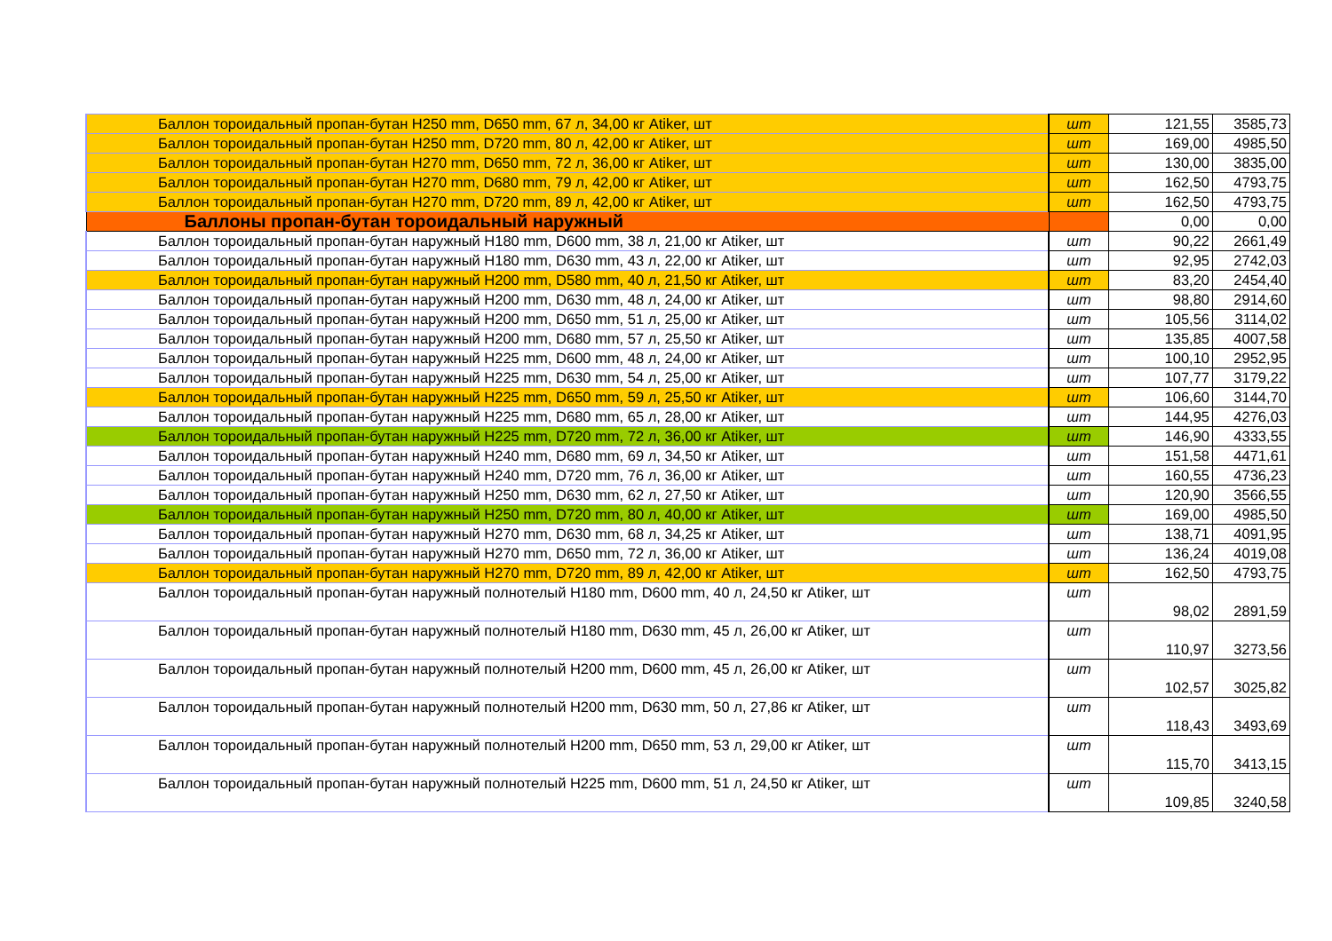| Баллон тороидальный пропан-бутан H250 mm, D650 mm, 67 л, 34,00 кг Atiker, шт | шт | 121,55 | 3585,73 |
| Баллон тороидальный пропан-бутан H250 mm, D720 mm, 80 л, 42,00 кг Atiker, шт | шт | 169,00 | 4985,50 |
| Баллон тороидальный пропан-бутан H270 mm, D650 mm, 72 л, 36,00 кг Atiker, шт | шт | 130,00 | 3835,00 |
| Баллон тороидальный пропан-бутан H270 mm, D680 mm, 79 л, 42,00 кг Atiker, шт | шт | 162,50 | 4793,75 |
| Баллон тороидальный пропан-бутан H270 mm, D720 mm, 89 л, 42,00 кг Atiker, шт | шт | 162,50 | 4793,75 |
| Баллоны пропан-бутан тороидальный наружный | | 0,00 | 0,00 |
| Баллон тороидальный пропан-бутан наружный H180 mm, D600 mm, 38 л, 21,00 кг Atiker, шт | шт | 90,22 | 2661,49 |
| Баллон тороидальный пропан-бутан наружный H180 mm, D630 mm, 43 л, 22,00 кг Atiker, шт | шт | 92,95 | 2742,03 |
| Баллон тороидальный пропан-бутан наружный H200 mm, D580 mm, 40 л, 21,50 кг Atiker, шт | шт | 83,20 | 2454,40 |
| Баллон тороидальный пропан-бутан наружный H200 mm, D630 mm, 48 л, 24,00 кг Atiker, шт | шт | 98,80 | 2914,60 |
| Баллон тороидальный пропан-бутан наружный H200 mm, D650 mm, 51 л, 25,00 кг Atiker, шт | шт | 105,56 | 3114,02 |
| Баллон тороидальный пропан-бутан наружный H200 mm, D680 mm, 57 л, 25,50 кг Atiker, шт | шт | 135,85 | 4007,58 |
| Баллон тороидальный пропан-бутан наружный H225 mm, D600 mm, 48 л, 24,00 кг Atiker, шт | шт | 100,10 | 2952,95 |
| Баллон тороидальный пропан-бутан наружный H225 mm, D630 mm, 54 л, 25,00 кг Atiker, шт | шт | 107,77 | 3179,22 |
| Баллон тороидальный пропан-бутан наружный H225 mm, D650 mm, 59 л, 25,50 кг Atiker, шт | шт | 106,60 | 3144,70 |
| Баллон тороидальный пропан-бутан наружный H225 mm, D680 mm, 65 л, 28,00 кг Atiker, шт | шт | 144,95 | 4276,03 |
| Баллон тороидальный пропан-бутан наружный H225 mm, D720 mm, 72 л, 36,00 кг Atiker, шт | шт | 146,90 | 4333,55 |
| Баллон тороидальный пропан-бутан наружный H240 mm, D680 mm, 69 л, 34,50 кг Atiker, шт | шт | 151,58 | 4471,61 |
| Баллон тороидальный пропан-бутан наружный H240 mm, D720 mm, 76 л, 36,00 кг Atiker, шт | шт | 160,55 | 4736,23 |
| Баллон тороидальный пропан-бутан наружный H250 mm, D630 mm, 62 л, 27,50 кг Atiker, шт | шт | 120,90 | 3566,55 |
| Баллон тороидальный пропан-бутан наружный H250 mm, D720 mm, 80 л, 40,00 кг Atiker, шт | шт | 169,00 | 4985,50 |
| Баллон тороидальный пропан-бутан наружный H270 mm, D630 mm, 68 л, 34,25 кг Atiker, шт | шт | 138,71 | 4091,95 |
| Баллон тороидальный пропан-бутан наружный H270 mm, D650 mm, 72 л, 36,00 кг Atiker, шт | шт | 136,24 | 4019,08 |
| Баллон тороидальный пропан-бутан наружный H270 mm, D720 mm, 89 л, 42,00 кг Atiker, шт | шт | 162,50 | 4793,75 |
| Баллон тороидальный пропан-бутан наружный полнотелый H180 mm, D600 mm, 40 л, 24,50 кг Atiker, шт | шт | 98,02 | 2891,59 |
| Баллон тороидальный пропан-бутан наружный полнотелый H180 mm, D630 mm, 45 л, 26,00 кг Atiker, шт | шт | 110,97 | 3273,56 |
| Баллон тороидальный пропан-бутан наружный полнотелый H200 mm, D600 mm, 45 л, 26,00 кг Atiker, шт | шт | 102,57 | 3025,82 |
| Баллон тороидальный пропан-бутан наружный полнотелый H200 mm, D630 mm, 50 л, 27,86 кг Atiker, шт | шт | 118,43 | 3493,69 |
| Баллон тороидальный пропан-бутан наружный полнотелый H200 mm, D650 mm, 53 л, 29,00 кг Atiker, шт | шт | 115,70 | 3413,15 |
| Баллон тороидальный пропан-бутан наружный полнотелый H225 mm, D600 mm, 51 л, 24,50 кг Atiker, шт | шт | 109,85 | 3240,58 |